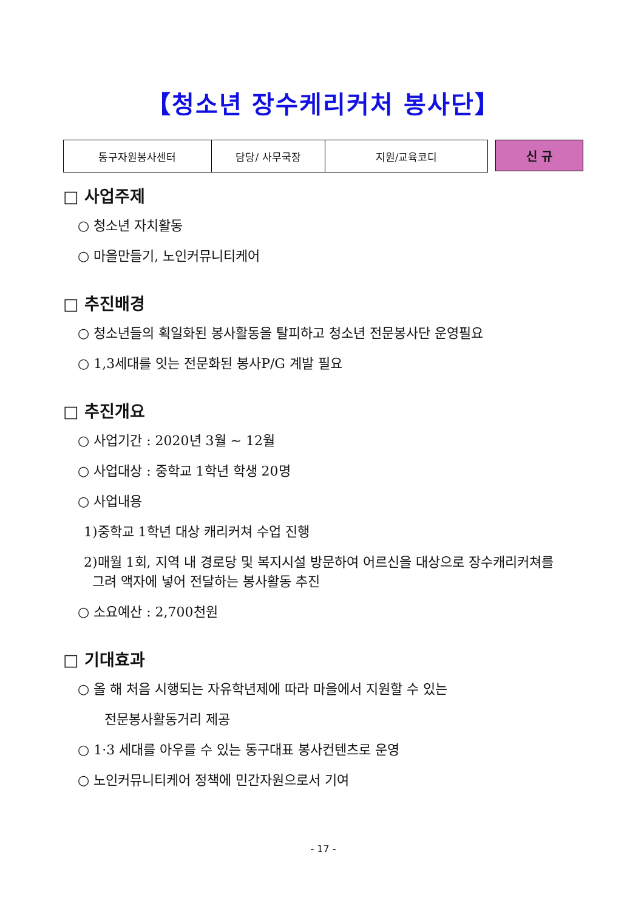【청소년 장수케리커처 봉사단】
| 동구자원봉사센터 | 담당/ 사무국장 | 지원/교육코디 |
신 규
□ 사업주제
○ 청소년 자치활동
○ 마을만들기, 노인커뮤니티케어
□ 추진배경
○ 청소년들의 획일화된 봉사활동을 탈피하고 청소년 전문봉사단 운영필요
○ 1,3세대를 잇는 전문화된 봉사P/G 계발 필요
□ 추진개요
○ 사업기간 : 2020년 3월 ~ 12월
○ 사업대상 : 중학교 1학년 학생 20명
○ 사업내용
1)중학교 1학년 대상 캐리커쳐 수업 진행
2)매월 1회, 지역 내 경로당 및 복지시설 방문하여 어르신을 대상으로 장수캐리커쳐를
그려 액자에 넣어 전달하는 봉사활동 추진
○ 소요예산 : 2,700천원
□ 기대효과
○ 올 해 처음 시행되는 자유학년제에 따라 마을에서 지원할 수 있는
전문봉사활동거리 제공
○ 1·3 세대를 아우를 수 있는 동구대표 봉사컨텐츠로 운영
○ 노인커뮤니티케어 정책에 민간자원으로서 기여
- 17 -